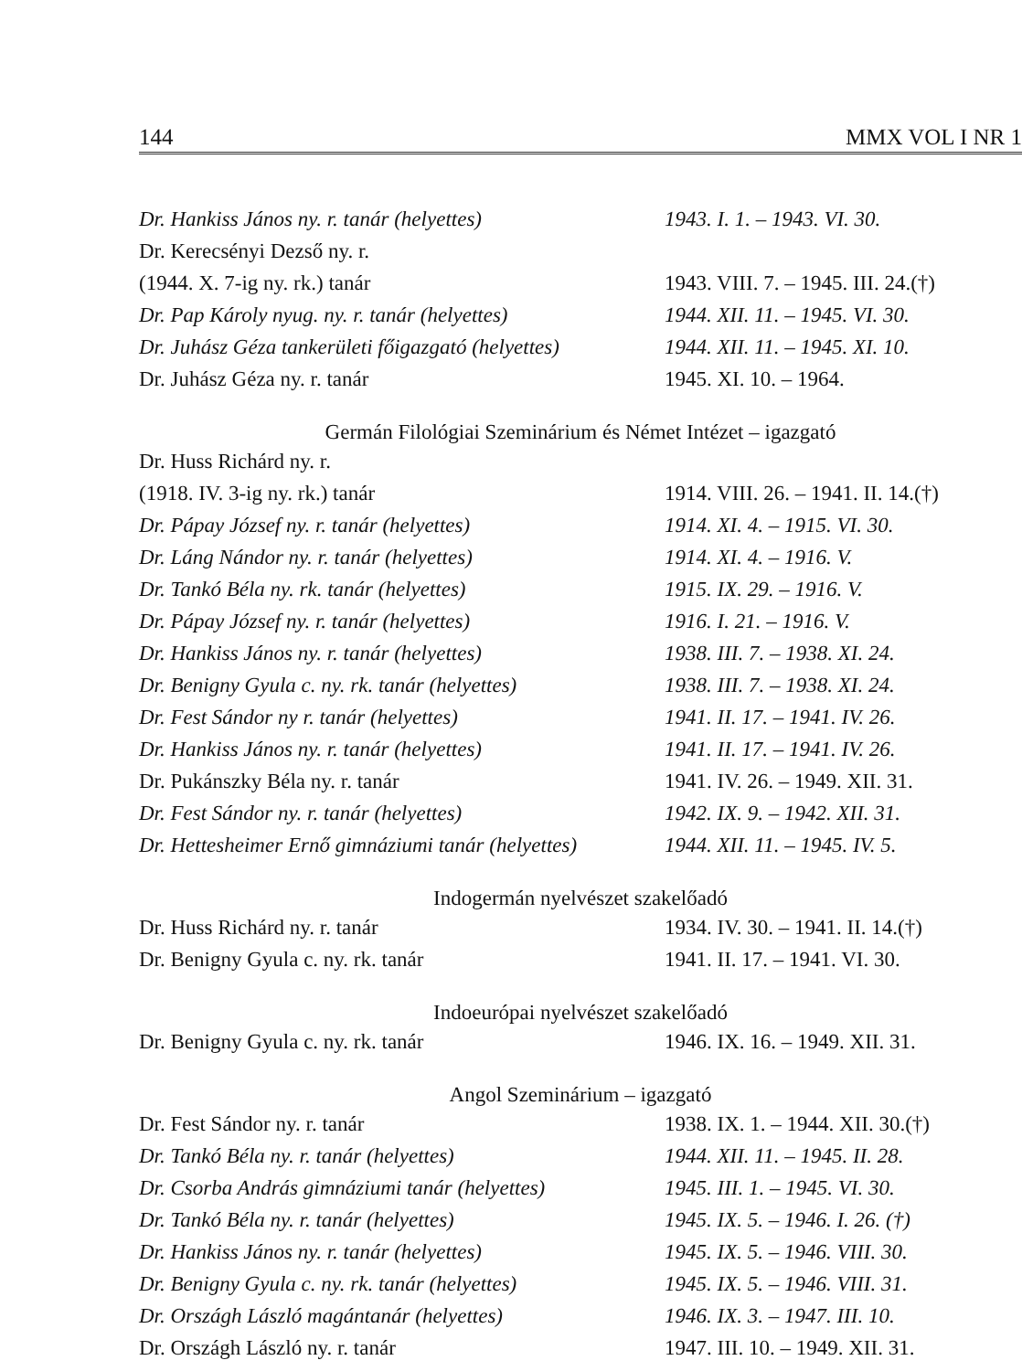144 MMX VOL I NR 1
| Dr. Hankiss János ny. r. tanár (helyettes) | 1943. I. 1. – 1943. VI. 30. |
| Dr. Kerecsényi Dezső ny. r. | |
| (1944. X. 7-ig ny. rk.) tanár | 1943. VIII. 7. – 1945. III. 24.(†) |
| Dr. Pap Károly nyug. ny. r. tanár (helyettes) | 1944. XII. 11. – 1945. VI. 30. |
| Dr. Juhász Géza tankerületi főigazgató (helyettes) | 1944. XII. 11. – 1945. XI. 10. |
| Dr. Juhász Géza ny. r. tanár | 1945. XI. 10. – 1964. |
| Germán Filológiai Szeminárium és Német Intézet – igazgató | |
| Dr. Huss Richárd ny. r. | |
| (1918. IV. 3-ig ny. rk.) tanár | 1914. VIII. 26. – 1941. II. 14.(†) |
| Dr. Pápay József ny. r. tanár (helyettes) | 1914. XI. 4. – 1915. VI. 30. |
| Dr. Láng Nándor ny. r. tanár (helyettes) | 1914. XI. 4. – 1916. V. |
| Dr. Tankó Béla ny. rk. tanár (helyettes) | 1915. IX. 29. – 1916. V. |
| Dr. Pápay József ny. r. tanár (helyettes) | 1916. I. 21. – 1916. V. |
| Dr. Hankiss János ny. r. tanár (helyettes) | 1938. III. 7. – 1938. XI. 24. |
| Dr. Benigny Gyula c. ny. rk. tanár (helyettes) | 1938. III. 7. – 1938. XI. 24. |
| Dr. Fest Sándor ny r. tanár (helyettes) | 1941. II. 17. – 1941. IV. 26. |
| Dr. Hankiss János ny. r. tanár (helyettes) | 1941. II. 17. – 1941. IV. 26. |
| Dr. Pukánszky Béla ny. r. tanár | 1941. IV. 26. – 1949. XII. 31. |
| Dr. Fest Sándor ny. r. tanár (helyettes) | 1942. IX. 9. – 1942. XII. 31. |
| Dr. Hettesheimer Ernő gimnáziumi tanár (helyettes) | 1944. XII. 11. – 1945. IV. 5. |
| Indogermán nyelvészet szakelőadó | |
| Dr. Huss Richárd ny. r. tanár | 1934. IV. 30. – 1941. II. 14.(†) |
| Dr. Benigny Gyula c. ny. rk. tanár | 1941. II. 17. – 1941. VI. 30. |
| Indoeurópai nyelvészet szakelőadó | |
| Dr. Benigny Gyula c. ny. rk. tanár | 1946. IX. 16. – 1949. XII. 31. |
| Angol Szeminárium – igazgató | |
| Dr. Fest Sándor ny. r. tanár | 1938. IX. 1. – 1944. XII. 30.(†) |
| Dr. Tankó Béla ny. r. tanár (helyettes) | 1944. XII. 11. – 1945. II. 28. |
| Dr. Csorba András gimnáziumi tanár (helyettes) | 1945. III. 1. – 1945. VI. 30. |
| Dr. Tankó Béla ny. r. tanár (helyettes) | 1945. IX. 5. – 1946. I. 26. (†) |
| Dr. Hankiss János ny. r. tanár (helyettes) | 1945. IX. 5. – 1946. VIII. 30. |
| Dr. Benigny Gyula c. ny. rk. tanár (helyettes) | 1945. IX. 5. – 1946. VIII. 31. |
| Dr. Országh László magántanár (helyettes) | 1946. IX. 3. – 1947. III. 10. |
| Dr. Országh László ny. r. tanár | 1947. III. 10. – 1949. XII. 31. |